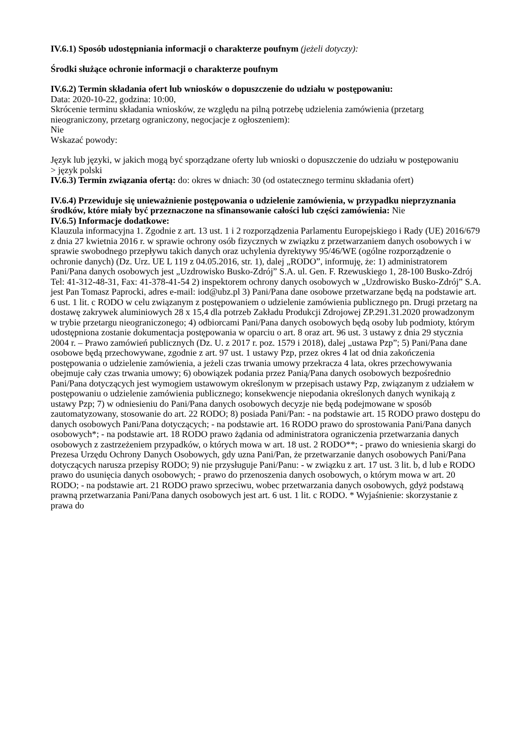IV.6.1) Sposób udostępniania informacji o charakterze poufnym (jeżeli dotyczy):
Środki służące ochronie informacji o charakterze poufnym
IV.6.2) Termin składania ofert lub wniosków o dopuszczenie do udziału w postępowaniu:
Data: 2020-10-22, godzina: 10:00,
Skrócenie terminu składania wniosków, ze względu na pilną potrzebę udzielenia zamówienia (przetarg nieograniczony, przetarg ograniczony, negocjacje z ogłoszeniem):
Nie
Wskazać powody:
Język lub języki, w jakich mogą być sporządzane oferty lub wnioski o dopuszczenie do udziału w postępowaniu
> język polski
IV.6.3) Termin związania ofertą: do: okres w dniach: 30 (od ostatecznego terminu składania ofert)
IV.6.4) Przewiduje się unieważnienie postępowania o udzielenie zamówienia, w przypadku nieprzyznania środków, które miały być przeznaczone na sfinansowanie całości lub części zamówienia: Nie
IV.6.5) Informacje dodatkowe:
Klauzula informacyjna 1. Zgodnie z art. 13 ust. 1 i 2 rozporządzenia Parlamentu Europejskiego i Rady (UE) 2016/679 z dnia 27 kwietnia 2016 r. w sprawie ochrony osób fizycznych w związku z przetwarzaniem danych osobowych i w sprawie swobodnego przepływu takich danych oraz uchylenia dyrektywy 95/46/WE (ogólne rozporządzenie o ochronie danych) (Dz. Urz. UE L 119 z 04.05.2016, str. 1), dalej „RODO”, informuję, że: 1) administratorem Pani/Pana danych osobowych jest „Uzdrowisko Busko-Zdrój” S.A. ul. Gen. F. Rzewuskiego 1, 28-100 Busko-Zdrój Tel: 41-312-48-31, Fax: 41-378-41-54 2) inspektorem ochrony danych osobowych w „Uzdrowisko Busko-Zdrój” S.A. jest Pan Tomasz Paprocki, adres e-mail: iod@ubz.pl 3) Pani/Pana dane osobowe przetwarzane będą na podstawie art. 6 ust. 1 lit. c RODO w celu związanym z postępowaniem o udzielenie zamówienia publicznego pn. Drugi przetarg na dostawę zakrywek aluminiowych 28 x 15,4 dla potrzeb Zakładu Produkcji Zdrojowej ZP.291.31.2020 prowadzonym w trybie przetargu nieograniczonego; 4) odbiorcami Pani/Pana danych osobowych będą osoby lub podmioty, którym udostępniona zostanie dokumentacja postępowania w oparciu o art. 8 oraz art. 96 ust. 3 ustawy z dnia 29 stycznia 2004 r. – Prawo zamówień publicznych (Dz. U. z 2017 r. poz. 1579 i 2018), dalej „ustawa Pzp”; 5) Pani/Pana dane osobowe będą przechowywane, zgodnie z art. 97 ust. 1 ustawy Pzp, przez okres 4 lat od dnia zakończenia postępowania o udzielenie zamówienia, a jeżeli czas trwania umowy przekracza 4 lata, okres przechowywania obejmuje cały czas trwania umowy; 6) obowiązek podania przez Panią/Pana danych osobowych bezpośrednio Pani/Pana dotyczących jest wymogiem ustawowym określonym w przepisach ustawy Pzp, związanym z udziałem w postępowaniu o udzielenie zamówienia publicznego; konsekwencje niepodania określonych danych wynikają z ustawy Pzp; 7) w odniesieniu do Pani/Pana danych osobowych decyzje nie będą podejmowane w sposób zautomatyzowany, stosowanie do art. 22 RODO; 8) posiada Pani/Pan: - na podstawie art. 15 RODO prawo dostępu do danych osobowych Pani/Pana dotyczących; - na podstawie art. 16 RODO prawo do sprostowania Pani/Pana danych osobowych*; - na podstawie art. 18 RODO prawo żądania od administratora ograniczenia przetwarzania danych osobowych z zastrzeżeniem przypadków, o których mowa w art. 18 ust. 2 RODO**; - prawo do wniesienia skargi do Prezesa Urzędu Ochrony Danych Osobowych, gdy uzna Pani/Pan, że przetwarzanie danych osobowych Pani/Pana dotyczących narusza przepisy RODO; 9) nie przysługuje Pani/Panu: - w związku z art. 17 ust. 3 lit. b, d lub e RODO prawo do usunięcia danych osobowych; - prawo do przenoszenia danych osobowych, o którym mowa w art. 20 RODO; - na podstawie art. 21 RODO prawo sprzeciwu, wobec przetwarzania danych osobowych, gdyż podstawą prawną przetwarzania Pani/Pana danych osobowych jest art. 6 ust. 1 lit. c RODO. * Wyjaśnienie: skorzystanie z prawa do